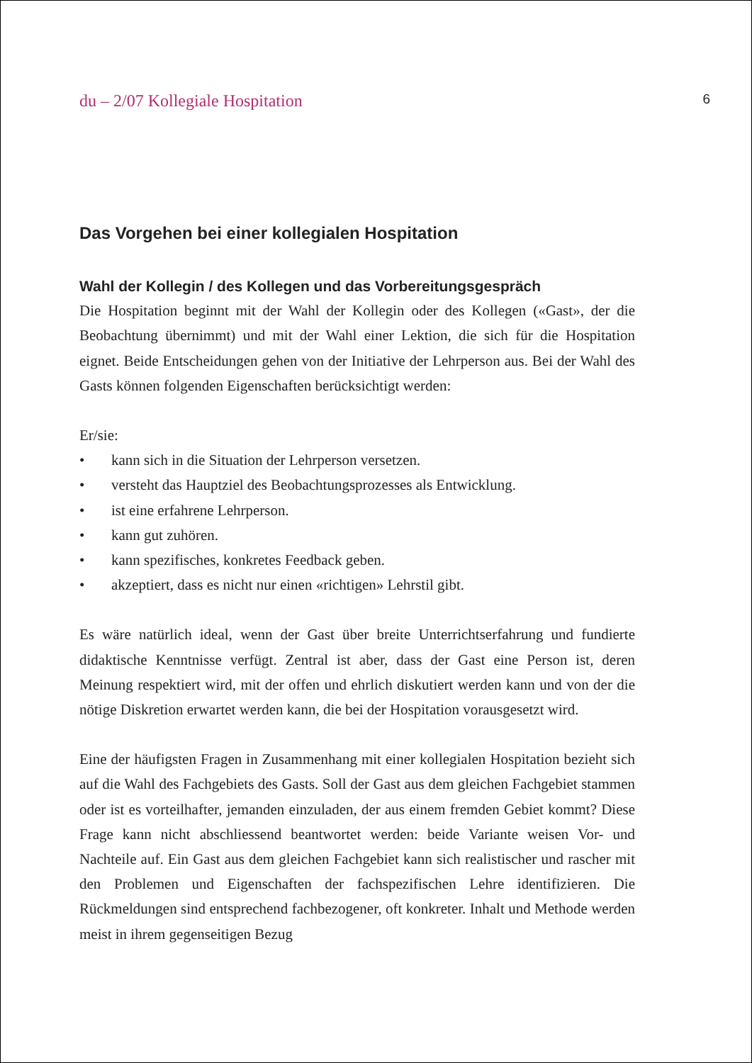du – 2/07 Kollegiale Hospitation 6
Das Vorgehen bei einer kollegialen Hospitation
Wahl der Kollegin / des Kollegen und das Vorbereitungsgespräch
Die Hospitation beginnt mit der Wahl der Kollegin oder des Kollegen («Gast», der die Beobachtung übernimmt) und mit der Wahl einer Lektion, die sich für die Hospitation eignet. Beide Entscheidungen gehen von der Initiative der Lehrperson aus. Bei der Wahl des Gasts können folgenden Eigenschaften berücksichtigt werden:
Er/sie:
• kann sich in die Situation der Lehrperson versetzen.
• versteht das Hauptziel des Beobachtungsprozesses als Entwicklung.
• ist eine erfahrene Lehrperson.
• kann gut zuhören.
• kann spezifisches, konkretes Feedback geben.
• akzeptiert, dass es nicht nur einen «richtigen» Lehrstil gibt.
Es wäre natürlich ideal, wenn der Gast über breite Unterrichtserfahrung und fundierte didaktische Kenntnisse verfügt. Zentral ist aber, dass der Gast eine Person ist, deren Meinung respektiert wird, mit der offen und ehrlich diskutiert werden kann und von der die nötige Diskretion erwartet werden kann, die bei der Hospitation vorausgesetzt wird.
Eine der häufigsten Fragen in Zusammenhang mit einer kollegialen Hospitation bezieht sich auf die Wahl des Fachgebiets des Gasts. Soll der Gast aus dem gleichen Fachgebiet stammen oder ist es vorteilhafter, jemanden einzuladen, der aus einem fremden Gebiet kommt? Diese Frage kann nicht abschliessend beantwortet werden: beide Variante weisen Vor- und Nachteile auf. Ein Gast aus dem gleichen Fachgebiet kann sich realistischer und rascher mit den Problemen und Eigenschaften der fachspezifischen Lehre identifizieren. Die Rückmeldungen sind entsprechend fachbezogener, oft konkreter. Inhalt und Methode werden meist in ihrem gegenseitigen Bezug